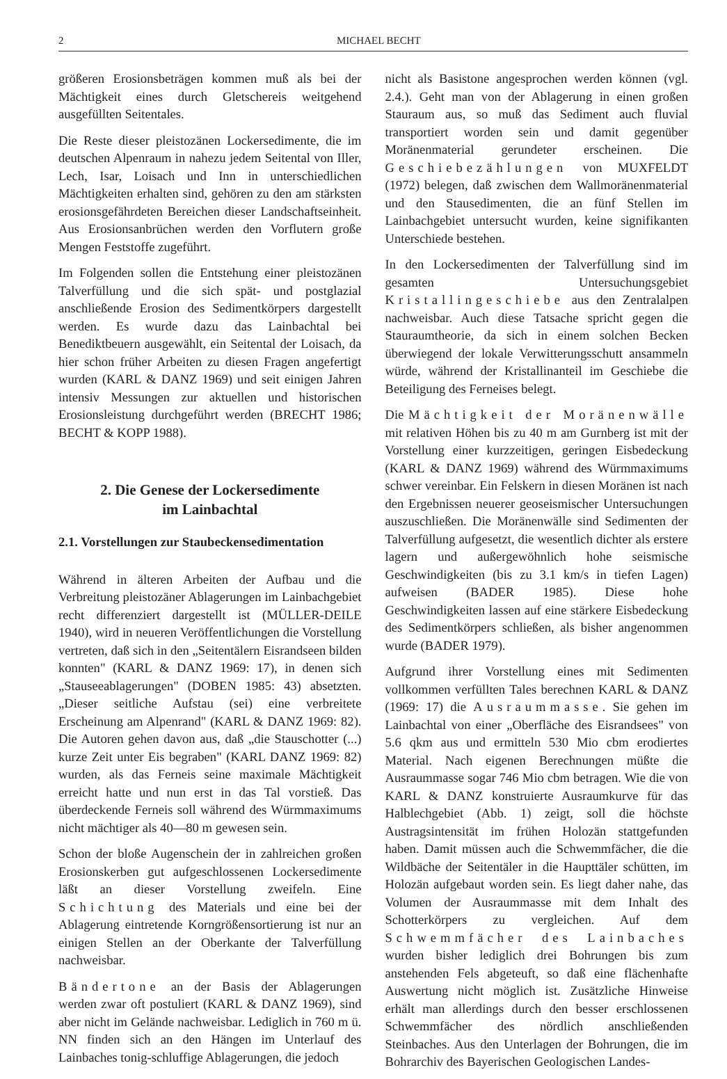2 MICHAEL BECHT
größeren Erosionsbeträgen kommen muß als bei der Mächtigkeit eines durch Gletschereis weitgehend ausgefüllten Seitentales.
Die Reste dieser pleistozänen Lockersedimente, die im deutschen Alpenraum in nahezu jedem Seitental von Iller, Lech, Isar, Loisach und Inn in unterschiedlichen Mächtigkeiten erhalten sind, gehören zu den am stärksten erosionsgefährdeten Bereichen dieser Landschaftseinheit. Aus Erosionsanbrüchen werden den Vorflutern große Mengen Feststoffe zugeführt.
Im Folgenden sollen die Entstehung einer pleistozänen Talverfüllung und die sich spät- und postglazial anschließende Erosion des Sedimentkörpers dargestellt werden. Es wurde dazu das Lainbachtal bei Benediktbeuern ausgewählt, ein Seitental der Loisach, da hier schon früher Arbeiten zu diesen Fragen angefertigt wurden (KARL & DANZ 1969) und seit einigen Jahren intensiv Messungen zur aktuellen und historischen Erosionsleistung durchgeführt werden (BRECHT 1986; BECHT & KOPP 1988).
2. Die Genese der Lockersedimente
im Lainbachtal
2.1. Vorstellungen zur Staubeckensedimentation
Während in älteren Arbeiten der Aufbau und die Verbreitung pleistozäner Ablagerungen im Lainbachgebiet recht differenziert dargestellt ist (MÜLLER-DEILE 1940), wird in neueren Veröffentlichungen die Vorstellung vertreten, daß sich in den „Seitentälern Eisrandseen bilden konnten" (KARL & DANZ 1969: 17), in denen sich „Stauseeablagerungen" (DOBEN 1985: 43) absetzten. „Dieser seitliche Aufstau (sei) eine verbreitete Erscheinung am Alpenrand" (KARL & DANZ 1969: 82). Die Autoren gehen davon aus, daß „die Stauschotter (...) kurze Zeit unter Eis begraben" (KARL DANZ 1969: 82) wurden, als das Ferneis seine maximale Mächtigkeit erreicht hatte und nun erst in das Tal vorstieß. Das überdeckende Ferneis soll während des Würmmaximums nicht mächtiger als 40—80 m gewesen sein.
Schon der bloße Augenschein der in zahlreichen großen Erosionskerben gut aufgeschlossenen Lockersedimente läßt an dieser Vorstellung zweifeln. Eine Schichtung des Materials und eine bei der Ablagerung eintretende Korngrößensortierung ist nur an einigen Stellen an der Oberkante der Talverfüllung nachweisbar.
Bändertone an der Basis der Ablagerungen werden zwar oft postuliert (KARL & DANZ 1969), sind aber nicht im Gelände nachweisbar. Lediglich in 760 m ü. NN finden sich an den Hängen im Unterlauf des Lainbaches tonig-schluffige Ablagerungen, die jedoch
nicht als Basistone angesprochen werden können (vgl. 2.4.). Geht man von der Ablagerung in einen großen Stauraum aus, so muß das Sediment auch fluvial transportiert worden sein und damit gegenüber Moränenmaterial gerundeter erscheinen. Die Geschiebezählungen von MUXFELDT (1972) belegen, daß zwischen dem Wallmoränenmaterial und den Stausedimenten, die an fünf Stellen im Lainbachgebiet untersucht wurden, keine signifikanten Unterschiede bestehen.
In den Lockersedimenten der Talverfüllung sind im gesamten Untersuchungsgebiet Kristallingeschiebe aus den Zentralalpen nachweisbar. Auch diese Tatsache spricht gegen die Stauraumtheorie, da sich in einem solchen Becken überwiegend der lokale Verwitterungsschutt ansammeln würde, während der Kristallinanteil im Geschiebe die Beteiligung des Ferneises belegt.
Die Mächtigkeit der Moränenwälle mit relativen Höhen bis zu 40 m am Gurnberg ist mit der Vorstellung einer kurzzeitigen, geringen Eisbedeckung (KARL & DANZ 1969) während des Würmmaximums schwer vereinbar. Ein Felskern in diesen Moränen ist nach den Ergebnissen neuerer geoseismischer Untersuchungen auszuschließen. Die Moränenwälle sind Sedimenten der Talverfüllung aufgesetzt, die wesentlich dichter als erstere lagern und außergewöhnlich hohe seismische Geschwindigkeiten (bis zu 3.1 km/s in tiefen Lagen) aufweisen (BADER 1985). Diese hohe Geschwindigkeiten lassen auf eine stärkere Eisbedeckung des Sedimentkörpers schließen, als bisher angenommen wurde (BADER 1979).
Aufgrund ihrer Vorstellung eines mit Sedimenten vollkommen verfüllten Tales berechnen KARL & DANZ (1969: 17) die Ausraummasse. Sie gehen im Lainbachtal von einer „Oberfläche des Eisrandsees" von 5.6 qkm aus und ermitteln 530 Mio cbm erodiertes Material. Nach eigenen Berechnungen müßte die Ausraummasse sogar 746 Mio cbm betragen. Wie die von KARL & DANZ konstruierte Ausraumkurve für das Halblechgebiet (Abb. 1) zeigt, soll die höchste Austragsintensität im frühen Holozän stattgefunden haben. Damit müssen auch die Schwemmfächer, die die Wildbäche der Seitentäler in die Haupttäler schütten, im Holozän aufgebaut worden sein. Es liegt daher nahe, das Volumen der Ausraummasse mit dem Inhalt des Schotterkörpers zu vergleichen. Auf dem Schwemmfächer des Lainbaches wurden bisher lediglich drei Bohrungen bis zum anstehenden Fels abgeteuft, so daß eine flächenhafte Auswertung nicht möglich ist. Zusätzliche Hinweise erhält man allerdings durch den besser erschlossenen Schwemmfächer des nördlich anschließenden Steinbaches. Aus den Unterlagen der Bohrungen, die im Bohrarchiv des Bayerischen Geologischen Landes-